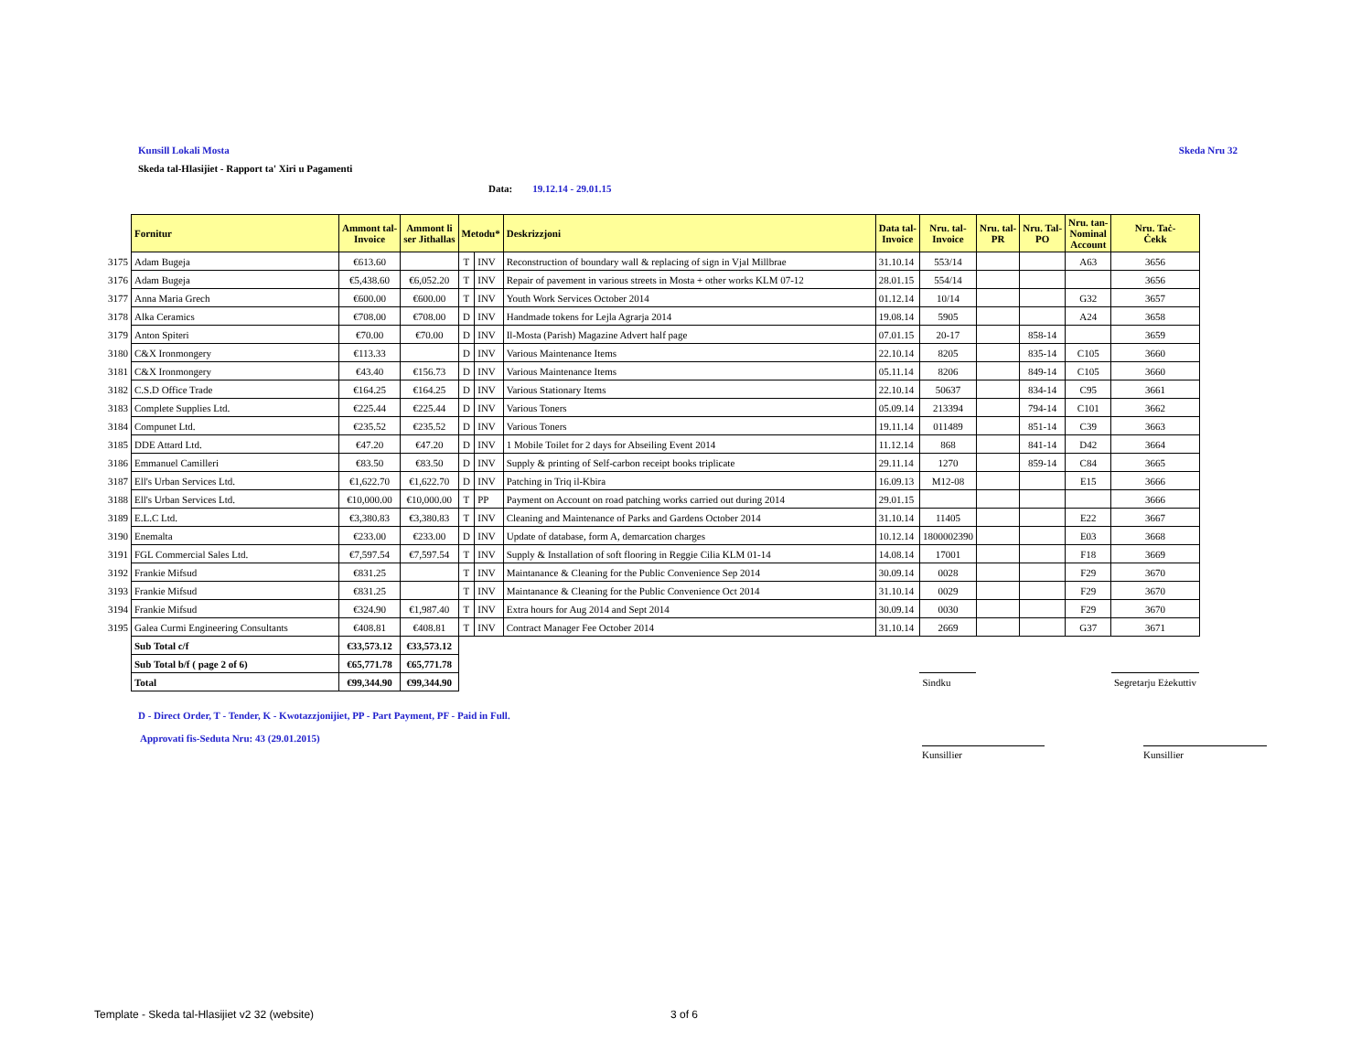Kunsill Lokali Mosta Skeda Nru 32
Skeda tal-Hlasijiet - Rapport ta' Xiri u Pagamenti
Data: 19.12.14 - 29.01.15
| | Fornitur | Ammont tal- Invoice | Ammont li ser Jithallas | Metodu* | | Deskrizzjoni | Data tal- Invoice | Nru. tal- Invoice | Nru. tal- PR | Nru. Tal- PO | Nru. tan- Nominal Account | Nru. Taċ- Ċekk |
| 3175 | Adam Bugeja | €613.60 | | T | INV | Reconstruction of boundary wall & replacing of sign in Vjal Millbrae | 31.10.14 | 553/14 | | | A63 | 3656 |
| 3176 | Adam Bugeja | €5,438.60 | €6,052.20 | T | INV | Repair of pavement in various streets in Mosta + other works KLM 07-12 | 28.01.15 | 554/14 | | | | 3656 |
| 3177 | Anna Maria Grech | €600.00 | €600.00 | T | INV | Youth Work Services October 2014 | 01.12.14 | 10/14 | | | G32 | 3657 |
| 3178 | Alka Ceramics | €708.00 | €708.00 | D | INV | Handmade tokens for Lejla Agrarja 2014 | 19.08.14 | 5905 | | | A24 | 3658 |
| 3179 | Anton Spiteri | €70.00 | €70.00 | D | INV | Il-Mosta (Parish) Magazine Advert half page | 07.01.15 | 20-17 | | 858-14 | | 3659 |
| 3180 | C&X Ironmongery | €113.33 | | D | INV | Various Maintenance Items | 22.10.14 | 8205 | | 835-14 | C105 | 3660 |
| 3181 | C&X Ironmongery | €43.40 | €156.73 | D | INV | Various Maintenance Items | 05.11.14 | 8206 | | 849-14 | C105 | 3660 |
| 3182 | C.S.D Office Trade | €164.25 | €164.25 | D | INV | Various Stationary Items | 22.10.14 | 50637 | | 834-14 | C95 | 3661 |
| 3183 | Complete Supplies Ltd. | €225.44 | €225.44 | D | INV | Various Toners | 05.09.14 | 213394 | | 794-14 | C101 | 3662 |
| 3184 | Compunet Ltd. | €235.52 | €235.52 | D | INV | Various Toners | 19.11.14 | 011489 | | 851-14 | C39 | 3663 |
| 3185 | DDE Attard Ltd. | €47.20 | €47.20 | D | INV | 1 Mobile Toilet for 2 days for Abseiling Event 2014 | 11.12.14 | 868 | | 841-14 | D42 | 3664 |
| 3186 | Emmanuel Camilleri | €83.50 | €83.50 | D | INV | Supply & printing of Self-carbon receipt books triplicate | 29.11.14 | 1270 | | 859-14 | C84 | 3665 |
| 3187 | Ell's Urban Services Ltd. | €1,622.70 | €1,622.70 | D | INV | Patching in Triq il-Kbira | 16.09.13 | M12-08 | | | E15 | 3666 |
| 3188 | Ell's Urban Services Ltd. | €10,000.00 | €10,000.00 | T | PP | Payment on Account on road patching works carried out during 2014 | 29.01.15 | | | | | 3666 |
| 3189 | E.L.C Ltd. | €3,380.83 | €3,380.83 | T | INV | Cleaning and Maintenance of Parks and Gardens October 2014 | 31.10.14 | 11405 | | | E22 | 3667 |
| 3190 | Enemalta | €233.00 | €233.00 | D | INV | Update of database, form A, demarcation charges | 10.12.14 | 1800002390 | | | E03 | 3668 |
| 3191 | FGL Commercial Sales Ltd. | €7,597.54 | €7,597.54 | T | INV | Supply & Installation of soft flooring in Reggie Cilia KLM 01-14 | 14.08.14 | 17001 | | | F18 | 3669 |
| 3192 | Frankie Mifsud | €831.25 | | T | INV | Maintanance & Cleaning for the Public Convenience Sep 2014 | 30.09.14 | 0028 | | | F29 | 3670 |
| 3193 | Frankie Mifsud | €831.25 | | T | INV | Maintanance & Cleaning for the Public Convenience Oct 2014 | 31.10.14 | 0029 | | | F29 | 3670 |
| 3194 | Frankie Mifsud | €324.90 | €1,987.40 | T | INV | Extra hours for Aug 2014 and Sept 2014 | 30.09.14 | 0030 | | | F29 | 3670 |
| 3195 | Galea Curmi Engineering Consultants | €408.81 | €408.81 | T | INV | Contract Manager Fee October 2014 | 31.10.14 | 2669 | | | G37 | 3671 |
| | Sub Total c/f | €33,573.12 | €33,573.12 | | | | | | | | | |
| | Sub Total b/f ( page 2 of 6) | €65,771.78 | €65,771.78 | | | | | | | | | |
| | Total | €99,344.90 | €99,344.90 | | | | | Sindku | | | | Segretarju Eżekuttiv |
D - Direct Order, T - Tender, K - Kwotazzjonijiet, PP - Part Payment, PF - Paid in Full.
Approvati fis-Seduta Nru: 43 (29.01.2015)
Kunsillier Kunsillier
Template - Skeda tal-Hlasijiet v2 32 (website)
3 of 6